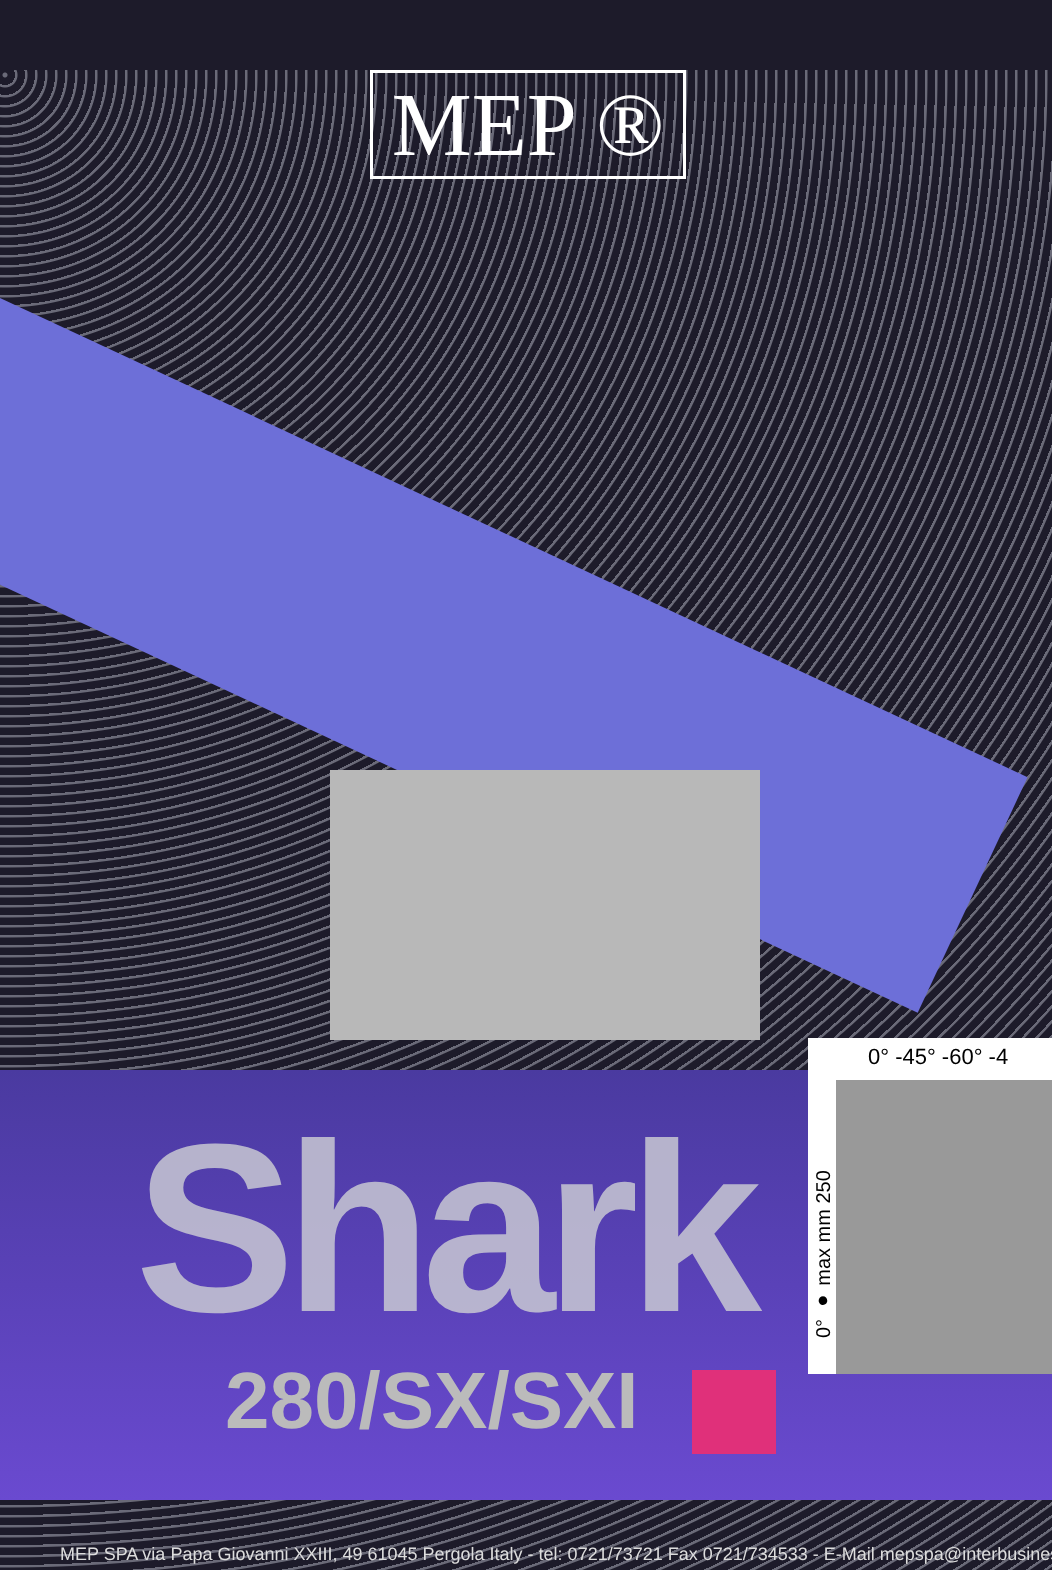MEP ®
Shark
280/SX/SXI
0° -45° -60° -4
0° ● max mm 250
MEP SPA via Papa Giovanni XXIII, 49 61045 Pergola Italy - tel: 0721/73721 Fax 0721/734533 - E-Mail mepspa@interbusines